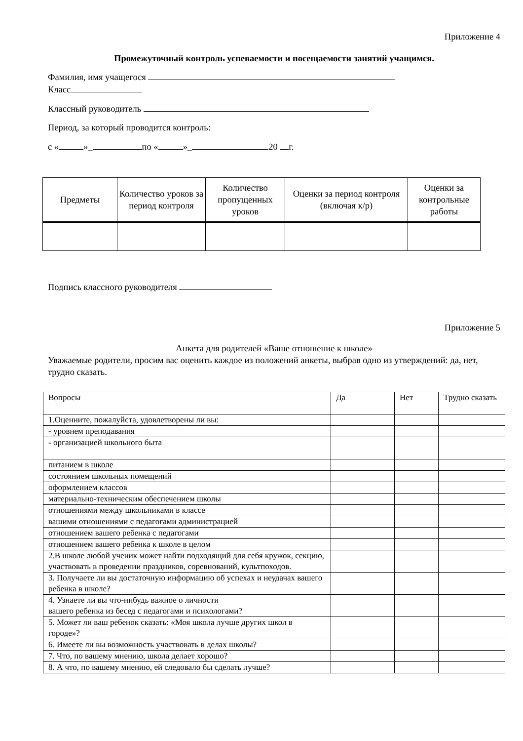Приложение 4
Промежуточный контроль успеваемости и посещаемости занятий учащимся.
Фамилия, имя учащегося
Класс
Классный руководитель
Период, за который проводится контроль:
с « »_ по « »_ 20 г.
| Предметы | Количество уроков за период контроля | Количество пропущенных уроков | Оценки за период контроля (включая к/р) | Оценки за контрольные работы |
| --- | --- | --- | --- | --- |
Подпись классного руководителя
Приложение 5
Анкета для родителей «Ваше отношение к школе»
Уважаемые родители, просим вас оценить каждое из положений анкеты, выбрав одно из утверждений: да, нет, трудно сказать.
| Вопросы | Да | Нет | Трудно сказать |
| 1.Оценните, пожалуйста, удовлетворены ли вы: | | | |
| - уровнем преподавания | | | |
| - организацией школьного быта | | | |
| питанием в школе | | | |
| состоянием школьных помещений | | | |
| оформлением классов | | | |
| материально-техническим обеспечением школы | | | |
| отношениями между школьниками в классе | | | |
| вашими отношениями с педагогами администрацией | | | |
| отношением вашего ребенка с педагогами | | | |
| отношением вашего ребенка к школе в целом | | | |
| 2.В школе любой ученик может найти подходящий для себя кружок, секцию, участвовать в проведении праздников, соревнований, культпоходов. | | | |
| 3. Получаете ли вы достаточную информацию об успехах и неудачах вашего ребенка в школе? | | | |
| 4. Узнаете ли вы что-нибудь важное о личности вашего ребенка из бесед с педагогами и психологами? | | | |
| 5. Может ли ваш ребенок сказать: «Моя школа лучше других школ в городе»? | | | |
| 6. Имеете ли вы возможность участвовать в делах школы? | | | |
| 7. Что, по вашему мнению, школа делает хорошо? | | | |
| 8. А что, по вашему мнению, ей следовало бы сделать лучше? | | | |